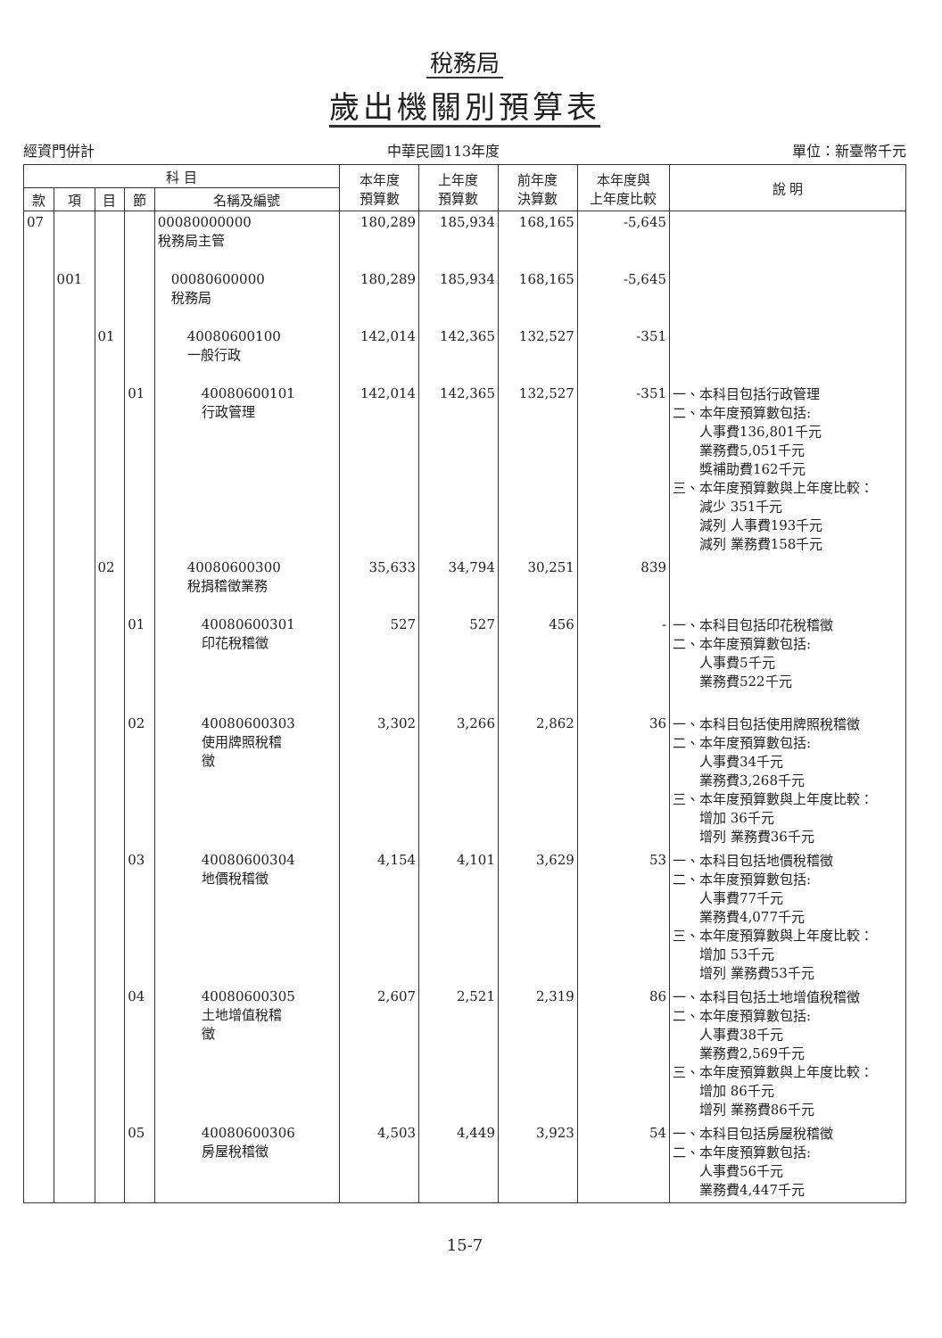稅務局
歲出機關別預算表
經資門併計 中華民國113年度 單位：新臺幣千元
| 科 目 | | | | | 本年度 預算數 | 上年度 預算數 | 前年度 決算數 | 本年度與 上年度比較 | 說 明 |
| --- | --- | --- | --- | --- | --- | --- | --- | --- | --- |
| 款 | 項 | 目 | 節 | 名稱及編號 | | | | | |
| 07 | | | | 00080000000 稅務局主管 | 180,289 | 185,934 | 168,165 | -5,645 | |
| | 001 | | | 00080600000 稅務局 | 180,289 | 185,934 | 168,165 | -5,645 | |
| | | 01 | | 40080600100 一般行政 | 142,014 | 142,365 | 132,527 | -351 | |
| | | | 01 | 40080600101 行政管理 | 142,014 | 142,365 | 132,527 | -351 | 一、本科目包括行政管理 二、本年度預算數包括: 人事費136,801千元 業務費5,051千元 獎補助費162千元 三、本年度預算數與上年度比較： 減少 351千元 減列 人事費193千元 減列 業務費158千元 |
| | | 02 | | 40080600300 稅捐稽徵業務 | 35,633 | 34,794 | 30,251 | 839 | |
| | | | 01 | 40080600301 印花稅稽徵 | 527 | 527 | 456 | - | 一、本科目包括印花稅稽徵 二、本年度預算數包括: 人事費5千元 業務費522千元 |
| | | | 02 | 40080600303 使用牌照稅稽 徵 | 3,302 | 3,266 | 2,862 | 36 | 一、本科目包括使用牌照稅稽徵 二、本年度預算數包括: 人事費34千元 業務費3,268千元 三、本年度預算數與上年度比較： 增加 36千元 增列 業務費36千元 |
| | | | 03 | 40080600304 地價稅稽徵 | 4,154 | 4,101 | 3,629 | 53 | 一、本科目包括地價稅稽徵 二、本年度預算數包括: 人事費77千元 業務費4,077千元 三、本年度預算數與上年度比較： 增加 53千元 增列 業務費53千元 |
| | | | 04 | 40080600305 土地增值稅稽 徵 | 2,607 | 2,521 | 2,319 | 86 | 一、本科目包括土地增值稅稽徵 二、本年度預算數包括: 人事費38千元 業務費2,569千元 三、本年度預算數與上年度比較： 增加 86千元 增列 業務費86千元 |
| | | | 05 | 40080600306 房屋稅稽徵 | 4,503 | 4,449 | 3,923 | 54 | 一、本科目包括房屋稅稽徵 二、本年度預算數包括: 人事費56千元 業務費4,447千元 |
15-7